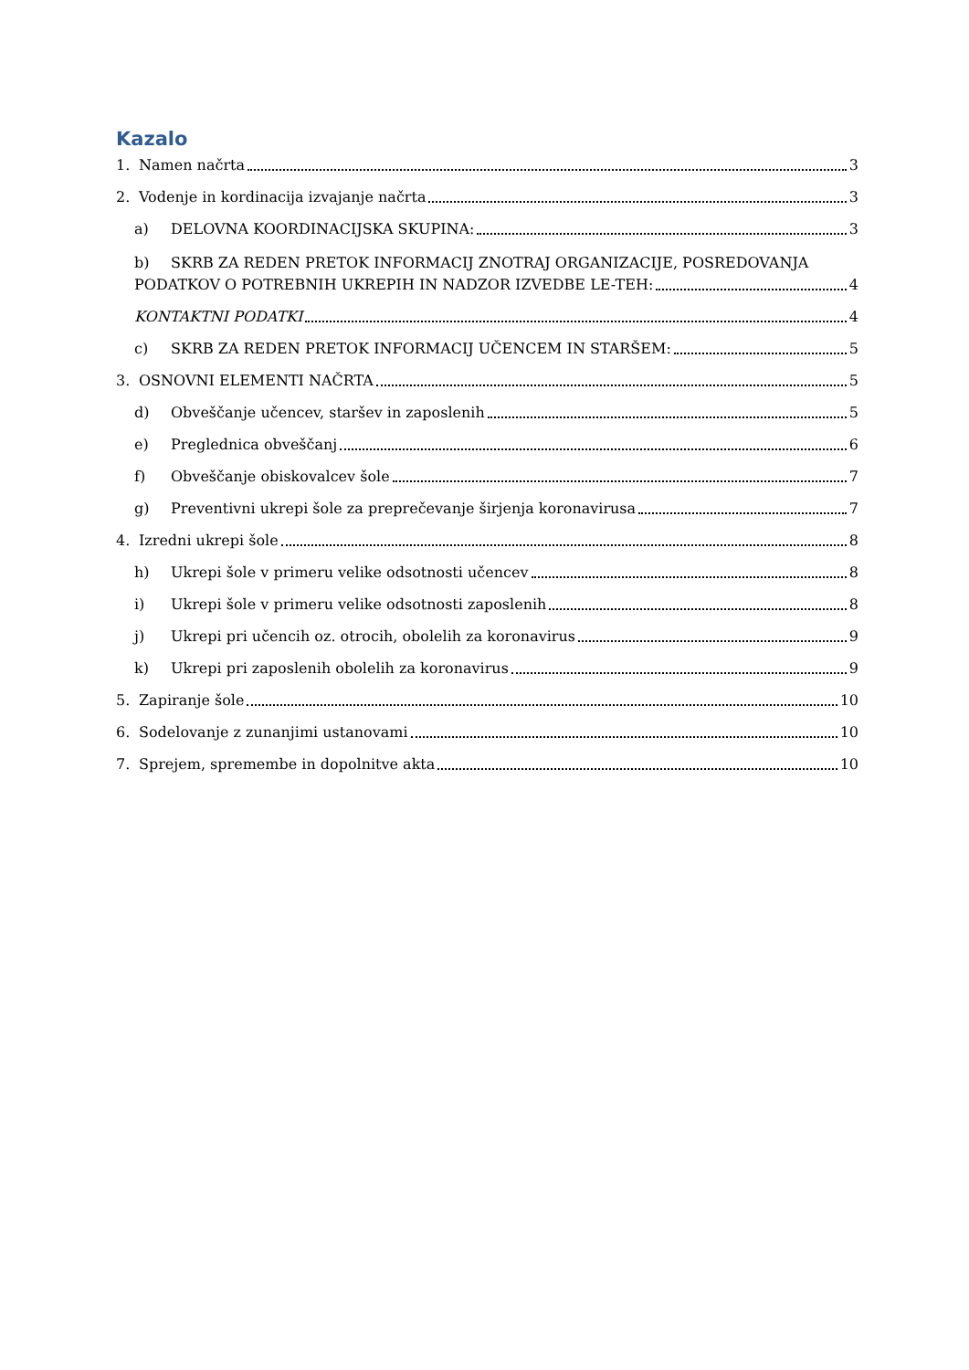Kazalo
1. Namen načrta 3
2. Vodenje in kordinacija izvajanje načrta 3
a) DELOVNA KOORDINACIJSKA SKUPINA: 3
b) SKRB ZA REDEN PRETOK INFORMACIJ ZNOTRAJ ORGANIZACIJE, POSREDOVANJA
PODATKOV O POTREBNIH UKREPIH IN NADZOR IZVEDBE LE-TEH: 4
KONTAKTNI PODATKI 4
c) SKRB ZA REDEN PRETOK INFORMACIJ UČENCEM IN STARŠEM: 5
3. OSNOVNI ELEMENTI NAČRTA 5
d) Obveščanje učencev, staršev in zaposlenih 5
e) Preglednica obveščanj 6
f) Obveščanje obiskovalcev šole 7
g) Preventivni ukrepi šole za preprečevanje širjenja koronavirusa 7
4. Izredni ukrepi šole 8
h) Ukrepi šole v primeru velike odsotnosti učencev 8
i) Ukrepi šole v primeru velike odsotnosti zaposlenih 8
j) Ukrepi pri učencih oz. otrocih, obolelih za koronavirus 9
k) Ukrepi pri zaposlenih obolelih za koronavirus 9
5. Zapiranje šole 10
6. Sodelovanje z zunanjimi ustanovami 10
7. Sprejem, spremembe in dopolnitve akta 10